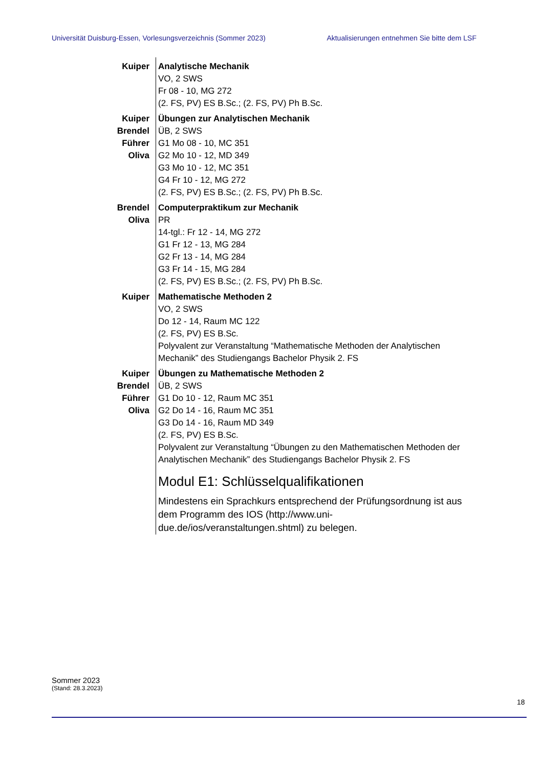Universität Duisburg-Essen, Vorlesungsverzeichnis (Sommer 2023) Aktualisierungen entnehmen Sie bitte dem LSF
| Kuiper | Analytische Mechanik VO, 2 SWS Fr 08 - 10, MG 272 (2. FS, PV) ES B.Sc.; (2. FS, PV) Ph B.Sc. |
| Kuiper Brendel Führer Oliva | Übungen zur Analytischen Mechanik ÜB, 2 SWS G1 Mo 08 - 10, MC 351 G2 Mo 10 - 12, MD 349 G3 Mo 10 - 12, MC 351 G4 Fr 10 - 12, MG 272 (2. FS, PV) ES B.Sc.; (2. FS, PV) Ph B.Sc. |
| Brendel Oliva | Computerpraktikum zur Mechanik PR 14-tgl.: Fr 12 - 14, MG 272 G1 Fr 12 - 13, MG 284 G2 Fr 13 - 14, MG 284 G3 Fr 14 - 15, MG 284 (2. FS, PV) ES B.Sc.; (2. FS, PV) Ph B.Sc. |
| Kuiper | Mathematische Methoden 2 VO, 2 SWS Do 12 - 14, Raum MC 122 (2. FS, PV) ES B.Sc. Polyvalent zur Veranstaltung “Mathematische Methoden der Analytischen Mechanik” des Studiengangs Bachelor Physik 2. FS |
| Kuiper Brendel Führer Oliva | Übungen zu Mathematische Methoden 2 ÜB, 2 SWS G1 Do 10 - 12, Raum MC 351 G2 Do 14 - 16, Raum MC 351 G3 Do 14 - 16, Raum MD 349 (2. FS, PV) ES B.Sc. Polyvalent zur Veranstaltung “Übungen zu den Mathematischen Methoden der Analytischen Mechanik” des Studiengangs Bachelor Physik 2. FS |
| | Modul E1: Schlüsselqualifikationen Mindestens ein Sprachkurs entsprechend der Prüfungsordnung ist aus dem Programm des IOS (http://www.uni-due.de/ios/veranstaltungen.shtml) zu belegen. |
Sommer 2023
(Stand: 28.3.2023)
18